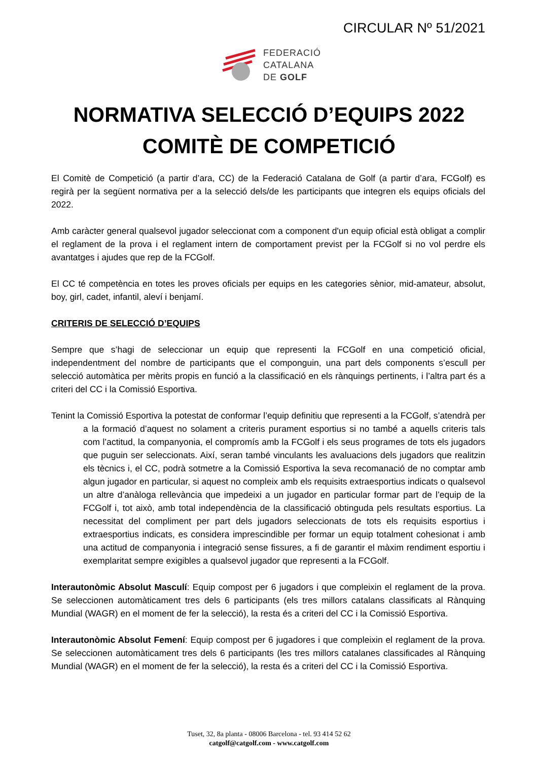CIRCULAR Nº 51/2021
FEDERACIÓ
CATALANA
DE GOLF
NORMATIVA SELECCIÓ D’EQUIPS 2022
COMITÈ DE COMPETICIÓ
El Comitè de Competició (a partir d’ara, CC) de la Federació Catalana de Golf (a partir d’ara, FCGolf) es regirà per la següent normativa per a la selecció dels/de les participants que integren els equips oficials del 2022.
Amb caràcter general qualsevol jugador seleccionat com a component d'un equip oficial està obligat a complir el reglament de la prova i el reglament intern de comportament previst per la FCGolf si no vol perdre els avantatges i ajudes que rep de la FCGolf.
El CC té competència en totes les proves oficials per equips en les categories sènior, mid-amateur, absolut, boy, girl, cadet, infantil, aleví i benjamí.
CRITERIS DE SELECCIÓ D’EQUIPS
Sempre que s’hagi de seleccionar un equip que representi la FCGolf en una competició oficial, independentment del nombre de participants que el componguin, una part dels components s’escull per selecció automàtica per mèrits propis en funció a la classificació en els rànquings pertinents, i l’altra part és a criteri del CC i la Comissió Esportiva.
Tenint la Comissió Esportiva la potestat de conformar l’equip definitiu que representi a la FCGolf, s’atendrà per a la formació d’aquest no solament a criteris purament esportius si no també a aquells criteris tals com l’actitud, la companyonia, el compromís amb la FCGolf i els seus programes de tots els jugadors que puguin ser seleccionats. Així, seran també vinculants les avaluacions dels jugadors que realitzin els tècnics i, el CC, podrà sotmetre a la Comissió Esportiva la seva recomanació de no comptar amb algun jugador en particular, si aquest no compleix amb els requisits extraesportius indicats o qualsevol un altre d’anàloga rellevància que impedeixi a un jugador en particular formar part de l’equip de la FCGolf i, tot això, amb total independència de la classificació obtinguda pels resultats esportius. La necessitat del compliment per part dels jugadors seleccionats de tots els requisits esportius i extraesportius indicats, es considera imprescindible per formar un equip totalment cohesionat i amb una actitud de companyonia i integració sense fissures, a fi de garantir el màxim rendiment esportiu i exemplaritat sempre exigibles a qualsevol jugador que representi a la FCGolf.
Interautonòmic Absolut Masculí: Equip compost per 6 jugadors i que compleixin el reglament de la prova. Se seleccionen automàticament tres dels 6 participants (els tres millors catalans classificats al Rànquing Mundial (WAGR) en el moment de fer la selecció), la resta és a criteri del CC i la Comissió Esportiva.
Interautonòmic Absolut Femení: Equip compost per 6 jugadores i que compleixin el reglament de la prova. Se seleccionen automàticament tres dels 6 participants (les tres millors catalanes classificades al Rànquing Mundial (WAGR) en el moment de fer la selecció), la resta és a criteri del CC i la Comissió Esportiva.
Tuset, 32, 8a planta - 08006 Barcelona - tel. 93 414 52 62
catgolf@catgolf.com - www.catgolf.com